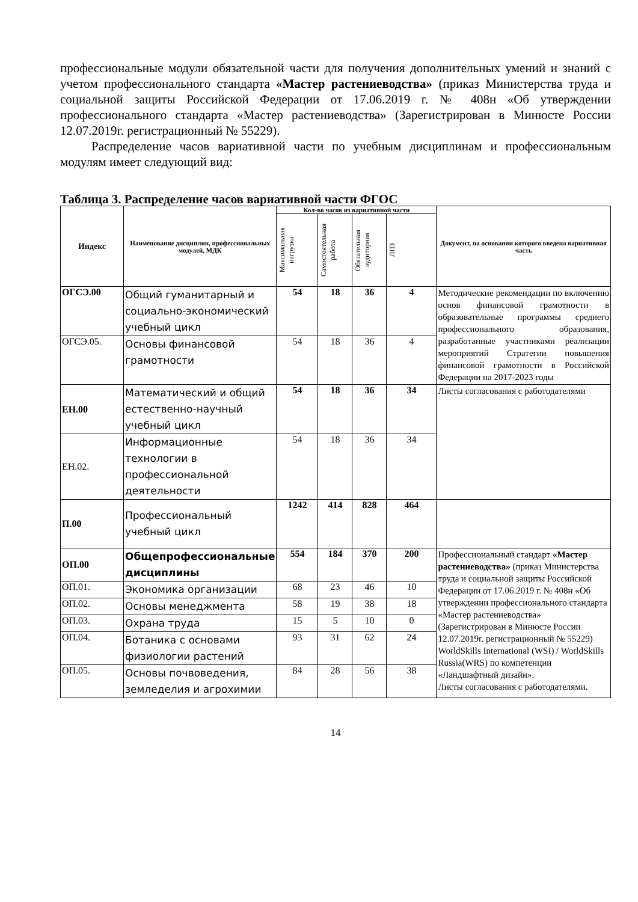профессиональные модули обязательной части для получения дополнительных умений и знаний с учетом профессионального стандарта «Мастер растениеводства» (приказ Министерства труда и социальной защиты Российской Федерации от 17.06.2019 г. № 408н «Об утверждении профессионального стандарта «Мастер растениеводства» (Зарегистрирован в Минюсте России 12.07.2019г. регистрационный № 55229).
Распределение часов вариативной части по учебным дисциплинам и профессиональным модулям имеет следующий вид:
Таблица 3. Распределение часов вариативной части ФГОС
| Индекс | Наименование дисциплин, профессиональных модулей, МДК | Кол-во часов из вариативной части | | | | Документ, на основании которого введена вариативная часть |
| --- | --- | --- | --- | --- | --- | --- |
| | | Максимальная нагрузка | Самостоятельная работа | Обязательная аудиторная | ЛПЗ | |
| ОГСЭ.00 | Общий гуманитарный и социально-экономический учебный цикл | 54 | 18 | 36 | 4 | Методические рекомендации по включению основ финансовой грамотности в образовательные программы среднего профессионального образования, разработанные участниками реализации мероприятий Стратегии повышения финансовой грамотности в Российской Федерации на 2017-2023 годы |
| ОГСЭ.05. | Основы финансовой грамотности | 54 | 18 | 36 | 4 | |
| ЕН.00 | Математический и общий естественно-научный учебный цикл | 54 | 18 | 36 | 34 | Листы согласования с работодателями |
| ЕН.02. | Информационные технологии в профессиональной деятельности | 54 | 18 | 36 | 34 | |
| П.00 | Профессиональный учебный цикл | 1242 | 414 | 828 | 464 | |
| ОП.00 | Общепрофессиональные дисциплины | 554 | 184 | 370 | 200 | Профессиональный стандарт «Мастер растениеводства» (приказ Министерства труда и социальной защиты Российской Федерации от 17.06.2019 г. № 408н «Об утверждении профессионального стандарта «Мастер растениеводства» (Зарегистрирован в Минюсте России 12.07.2019г. регистрационный № 55229) WorldSkills International (WSI) / WorldSkills Russia(WRS) по компетенции «Ландшафтный дизайн». Листы согласования с работодателями. |
| ОП.01. | Экономика организации | 68 | 23 | 46 | 10 | |
| ОП.02. | Основы менеджмента | 58 | 19 | 38 | 18 | |
| ОП.03. | Охрана труда | 15 | 5 | 10 | 0 | |
| ОП.04. | Ботаника с основами физиологии растений | 93 | 31 | 62 | 24 | |
| ОП.05. | Основы почвоведения, земледелия и агрохимии | 84 | 28 | 56 | 38 | |
14